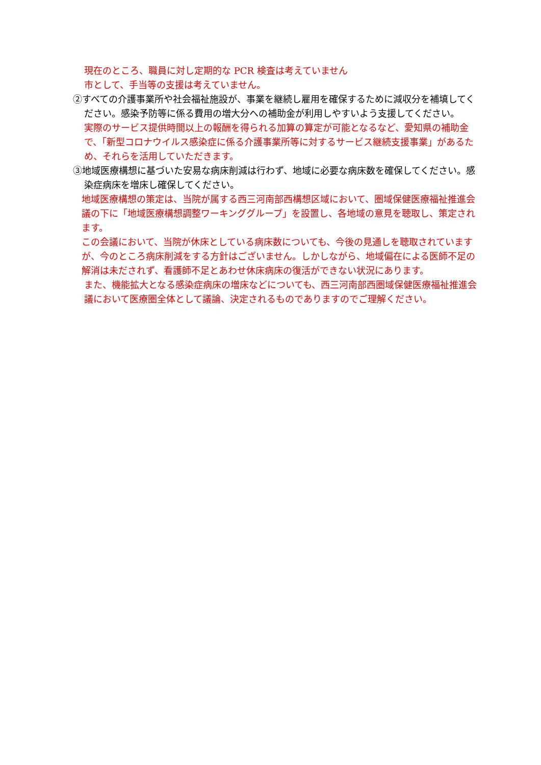現在のところ、職員に対し定期的な PCR 検査は考えていません
市として、手当等の支援は考えていません。
②すべての介護事業所や社会福祉施設が、事業を継続し雇用を確保するために減収分を補填してください。感染予防等に係る費用の増大分への補助金が利用しやすいよう支援してください。
実際のサービス提供時間以上の報酬を得られる加算の算定が可能となるなど、愛知県の補助金で、「新型コロナウイルス感染症に係る介護事業所等に対するサービス継続支援事業」があるため、それらを活用していただきます。
③地域医療構想に基づいた安易な病床削減は行わず、地域に必要な病床数を確保してください。感染症病床を増床し確保してください。
地域医療構想の策定は、当院が属する西三河南部西構想区域において、圏域保健医療福祉推進会議の下に「地域医療構想調整ワーキンググループ」を設置し、各地域の意見を聴取し、策定されます。
この会議において、当院が休床としている病床数についても、今後の見通しを聴取されていますが、今のところ病床削減をする方針はございません。しかしながら、地域偏在による医師不足の解消は未だされず、看護師不足とあわせ休床病床の復活ができない状況にあります。
また、機能拡大となる感染症病床の増床などについても、西三河南部西圏域保健医療福祉推進会議において医療圏全体として議論、決定されるものでありますのでご理解ください。